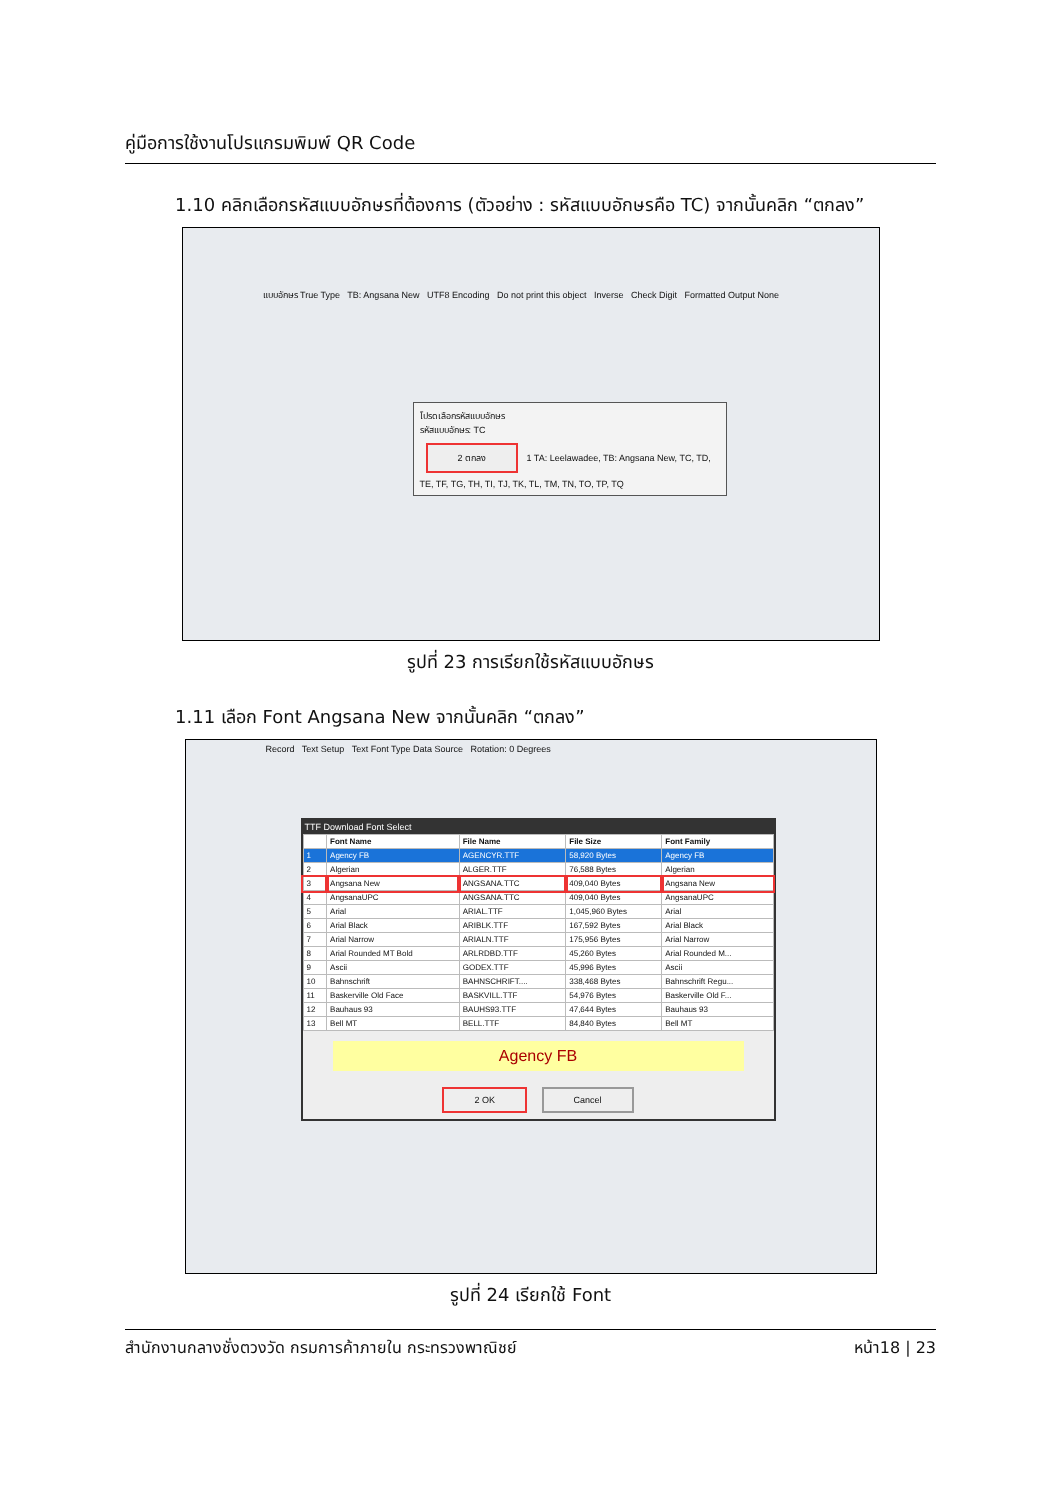คู่มือการใช้งานโปรแกรมพิมพ์ QR Code
1.10 คลิกเลือกรหัสแบบอักษรที่ต้องการ (ตัวอย่าง : รหัสแบบอักษรคือ TC) จากนั้นคลิก “ตกลง”
แบบอักษร True Type TB: Angsana New UTF8 Encoding Do not print this object Inverse Check Digit Formatted Output None
โปรดเลือกรหัสแบบอักษร
รหัสแบบอักษร: TC
2 ตกลง 1 TA: Leelawadee, TB: Angsana New, TC, TD, TE, TF, TG, TH, TI, TJ, TK, TL, TM, TN, TO, TP, TQ
รูปที่ 23 การเรียกใช้รหัสแบบอักษร
1.11 เลือก Font Angsana New จากนั้นคลิก “ตกลง”
Record Text Setup Text Font Type Data Source Rotation: 0 Degrees
TTF Download Font Select
| | Font Name | File Name | File Size | Font Family |
| --- | --- | --- | --- | --- |
| 1 | Agency FB | AGENCYR.TTF | 58,920 Bytes | Agency FB |
| 2 | Algerian | ALGER.TTF | 76,588 Bytes | Algerian |
| 3 | Angsana New | ANGSANA.TTC | 409,040 Bytes | Angsana New |
| 4 | AngsanaUPC | ANGSANA.TTC | 409,040 Bytes | AngsanaUPC |
| 5 | Arial | ARIAL.TTF | 1,045,960 Bytes | Arial |
| 6 | Arial Black | ARIBLK.TTF | 167,592 Bytes | Arial Black |
| 7 | Arial Narrow | ARIALN.TTF | 175,956 Bytes | Arial Narrow |
| 8 | Arial Rounded MT Bold | ARLRDBD.TTF | 45,260 Bytes | Arial Rounded M... |
| 9 | Ascii | GODEX.TTF | 45,996 Bytes | Ascii |
| 10 | Bahnschrift | BAHNSCHRIFT.... | 338,468 Bytes | Bahnschrift Regu... |
| 11 | Baskerville Old Face | BASKVILL.TTF | 54,976 Bytes | Baskerville Old F... |
| 12 | Bauhaus 93 | BAUHS93.TTF | 47,644 Bytes | Bauhaus 93 |
| 13 | Bell MT | BELL.TTF | 84,840 Bytes | Bell MT |
Agency FB
2 OK Cancel
รูปที่ 24 เรียกใช้ Font
สำนักงานกลางชั่งตวงวัด กรมการค้าภายใน กระทรวงพาณิชย์ หน้า18 | 23